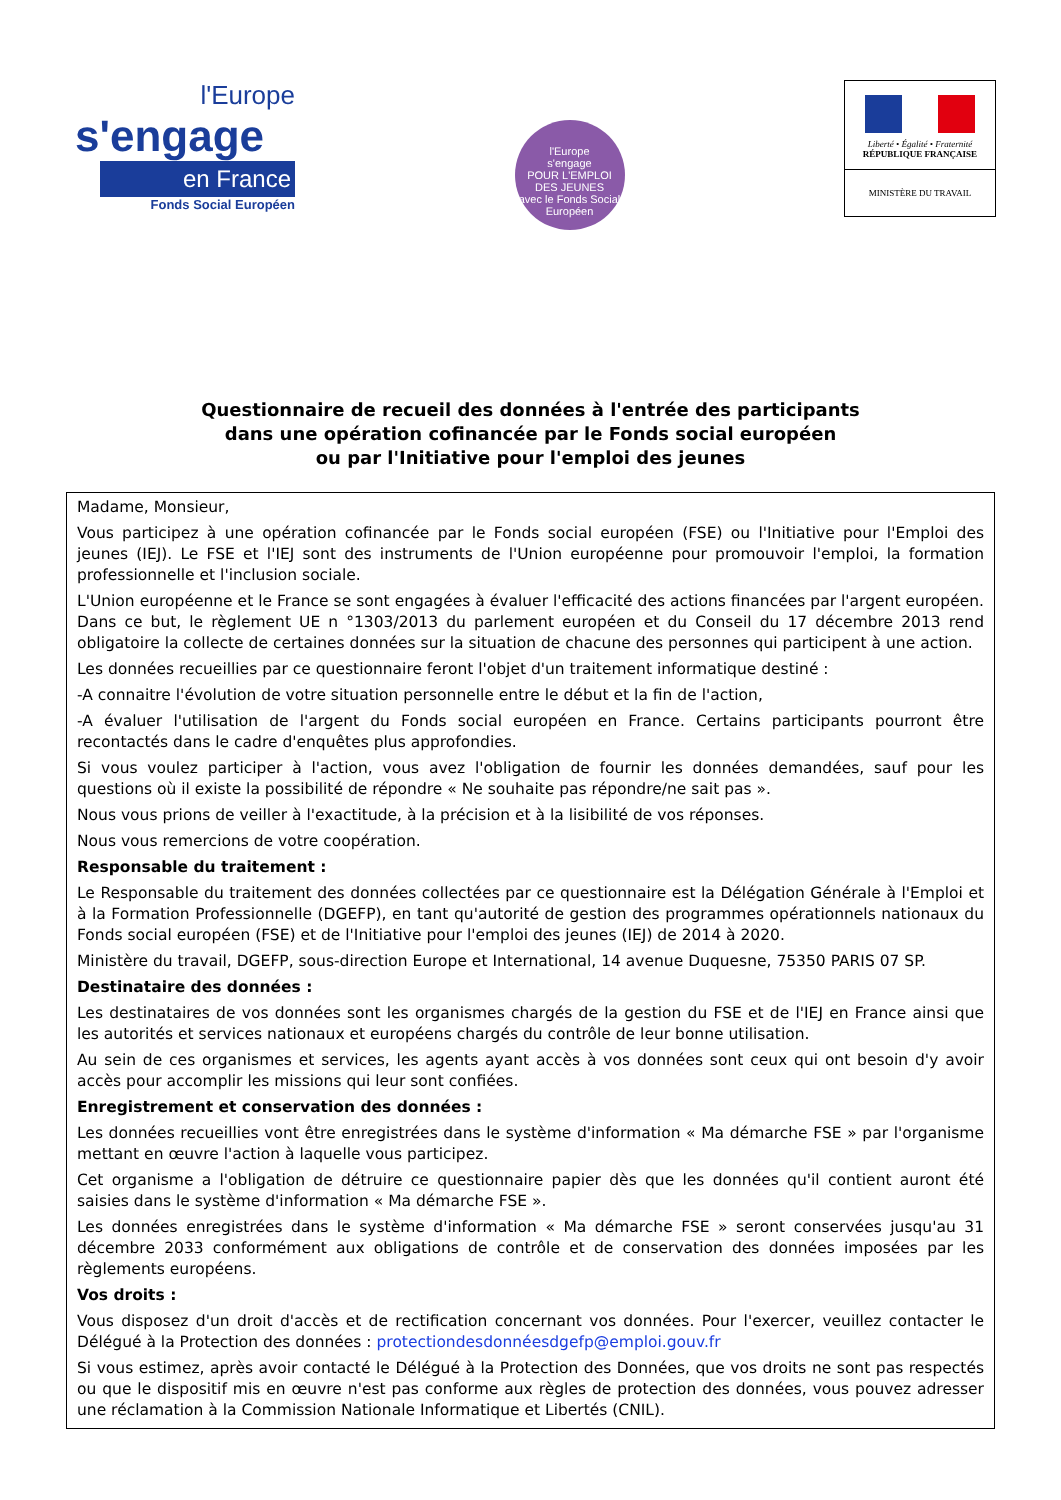l'Europe
s'engage
en France
Fonds Social Européen
l'Europe
s'engage
POUR L'EMPLOI DES JEUNES
avec le Fonds Social Européen
Liberté • Égalité • Fraternité
RÉPUBLIQUE FRANÇAISE
MINISTÈRE DU TRAVAIL
Questionnaire de recueil des données à l'entrée des participants
dans une opération cofinancée par le Fonds social européen
ou par l'Initiative pour l'emploi des jeunes
Madame, Monsieur,
Vous participez à une opération cofinancée par le Fonds social européen (FSE) ou l'Initiative pour l'Emploi des jeunes (IEJ). Le FSE et l'IEJ sont des instruments de l'Union européenne pour promouvoir l'emploi, la formation professionnelle et l'inclusion sociale.
L'Union européenne et le France se sont engagées à évaluer l'efficacité des actions financées par l'argent européen. Dans ce but, le règlement UE n °1303/2013 du parlement européen et du Conseil du 17 décembre 2013 rend obligatoire la collecte de certaines données sur la situation de chacune des personnes qui participent à une action.
Les données recueillies par ce questionnaire feront l'objet d'un traitement informatique destiné :
-A connaitre l'évolution de votre situation personnelle entre le début et la fin de l'action,
-A évaluer l'utilisation de l'argent du Fonds social européen en France. Certains participants pourront être recontactés dans le cadre d'enquêtes plus approfondies.
Si vous voulez participer à l'action, vous avez l'obligation de fournir les données demandées, sauf pour les questions où il existe la possibilité de répondre « Ne souhaite pas répondre/ne sait pas ».
Nous vous prions de veiller à l'exactitude, à la précision et à la lisibilité de vos réponses.
Nous vous remercions de votre coopération.
Responsable du traitement :
Le Responsable du traitement des données collectées par ce questionnaire est la Délégation Générale à l'Emploi et à la Formation Professionnelle (DGEFP), en tant qu'autorité de gestion des programmes opérationnels nationaux du Fonds social européen (FSE) et de l'Initiative pour l'emploi des jeunes (IEJ) de 2014 à 2020.
Ministère du travail, DGEFP, sous-direction Europe et International, 14 avenue Duquesne, 75350 PARIS 07 SP.
Destinataire des données :
Les destinataires de vos données sont les organismes chargés de la gestion du FSE et de l'IEJ en France ainsi que les autorités et services nationaux et européens chargés du contrôle de leur bonne utilisation.
Au sein de ces organismes et services, les agents ayant accès à vos données sont ceux qui ont besoin d'y avoir accès pour accomplir les missions qui leur sont confiées.
Enregistrement et conservation des données :
Les données recueillies vont être enregistrées dans le système d'information « Ma démarche FSE » par l'organisme mettant en œuvre l'action à laquelle vous participez.
Cet organisme a l'obligation de détruire ce questionnaire papier dès que les données qu'il contient auront été saisies dans le système d'information « Ma démarche FSE ».
Les données enregistrées dans le système d'information « Ma démarche FSE » seront conservées jusqu'au 31 décembre 2033 conformément aux obligations de contrôle et de conservation des données imposées par les règlements européens.
Vos droits :
Vous disposez d'un droit d'accès et de rectification concernant vos données. Pour l'exercer, veuillez contacter le Délégué à la Protection des données : protectiondesdonnéesdgefp@emploi.gouv.fr
Si vous estimez, après avoir contacté le Délégué à la Protection des Données, que vos droits ne sont pas respectés ou que le dispositif mis en œuvre n'est pas conforme aux règles de protection des données, vous pouvez adresser une réclamation à la Commission Nationale Informatique et Libertés (CNIL).